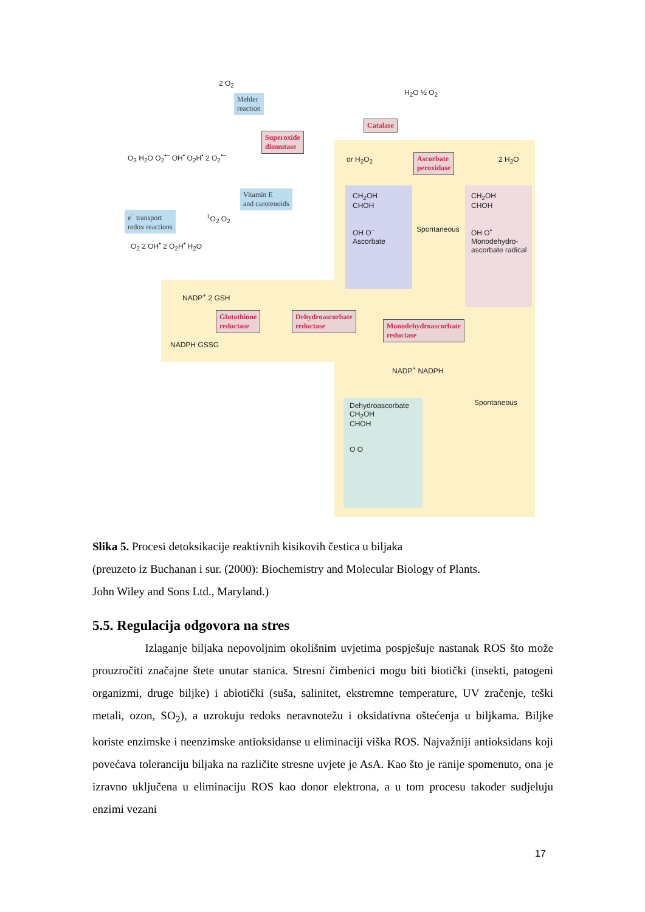2 O<sub>2</sub>
Mehler
reaction
Superoxide
dismutase
Catalase
H<sub>2</sub>O ½ O<sub>2</sub>
O<sub>3</sub> H<sub>2</sub>O O<sub>2</sub><sup>•−</sup> OH<sup>•</sup> O<sub>2</sub>H<sup>•</sup> 2 O<sub>2</sub><sup>•−</sup> or H<sub>2</sub>O<sub>2</sub>
Ascorbate
peroxidase
2 H<sub>2</sub>O
Vitamin E
and carotenoids
e<sup>−</sup> transport
redox reactions
<sup>1</sup> O<sub>2</sub> O<sub>2</sub>
O<sub>2</sub> 2 OH<sup>•</sup> 2 O<sub>2</sub>H<sup>•</sup> H<sub>2</sub>O
CH<sub>2</sub>OH
CHOH
OH O<sup>−</sup>
Ascorbate
Spontaneous
CH<sub>2</sub>OH
CHOH
OH O<sup>•</sup>
Monodehydro-
ascorbate radical
NADP<sup>+</sup> 2 GSH
Glutathione
reductase
Dehydroascorbate
reductase
Monodehydroascorbate
reductase
NADPH GSSG
NADP<sup>+</sup> NADPH
Dehydroascorbate
CH<sub>2</sub>OH
CHOH
O O
Spontaneous
Slika 5. Procesi detoksikacije reaktivnih kisikovih čestica u biljaka
(preuzeto iz Buchanan i sur. (2000): Biochemistry and Molecular Biology of Plants.
John Wiley and Sons Ltd., Maryland.)
5.5. Regulacija odgovora na stres
Izlaganje biljaka nepovoljnim okolišnim uvjetima pospješuje nastanak ROS što može prouzročiti značajne štete unutar stanica. Stresni čimbenici mogu biti biotički (insekti, patogeni organizmi, druge biljke) i abiotički (suša, salinitet, ekstremne temperature, UV zračenje, teški metali, ozon, SO<sub>2</sub>), a uzrokuju redoks neravnotežu i oksidativna oštećenja u biljkama. Biljke koriste enzimske i neenzimske antioksidanse u eliminaciji viška ROS. Najvažniji antioksidans koji povećava toleranciju biljaka na različite stresne uvjete je AsA. Kao što je ranije spomenuto, ona je izravno uključena u eliminaciju ROS kao donor elektrona, a u tom procesu također sudjeluju enzimi vezani
17